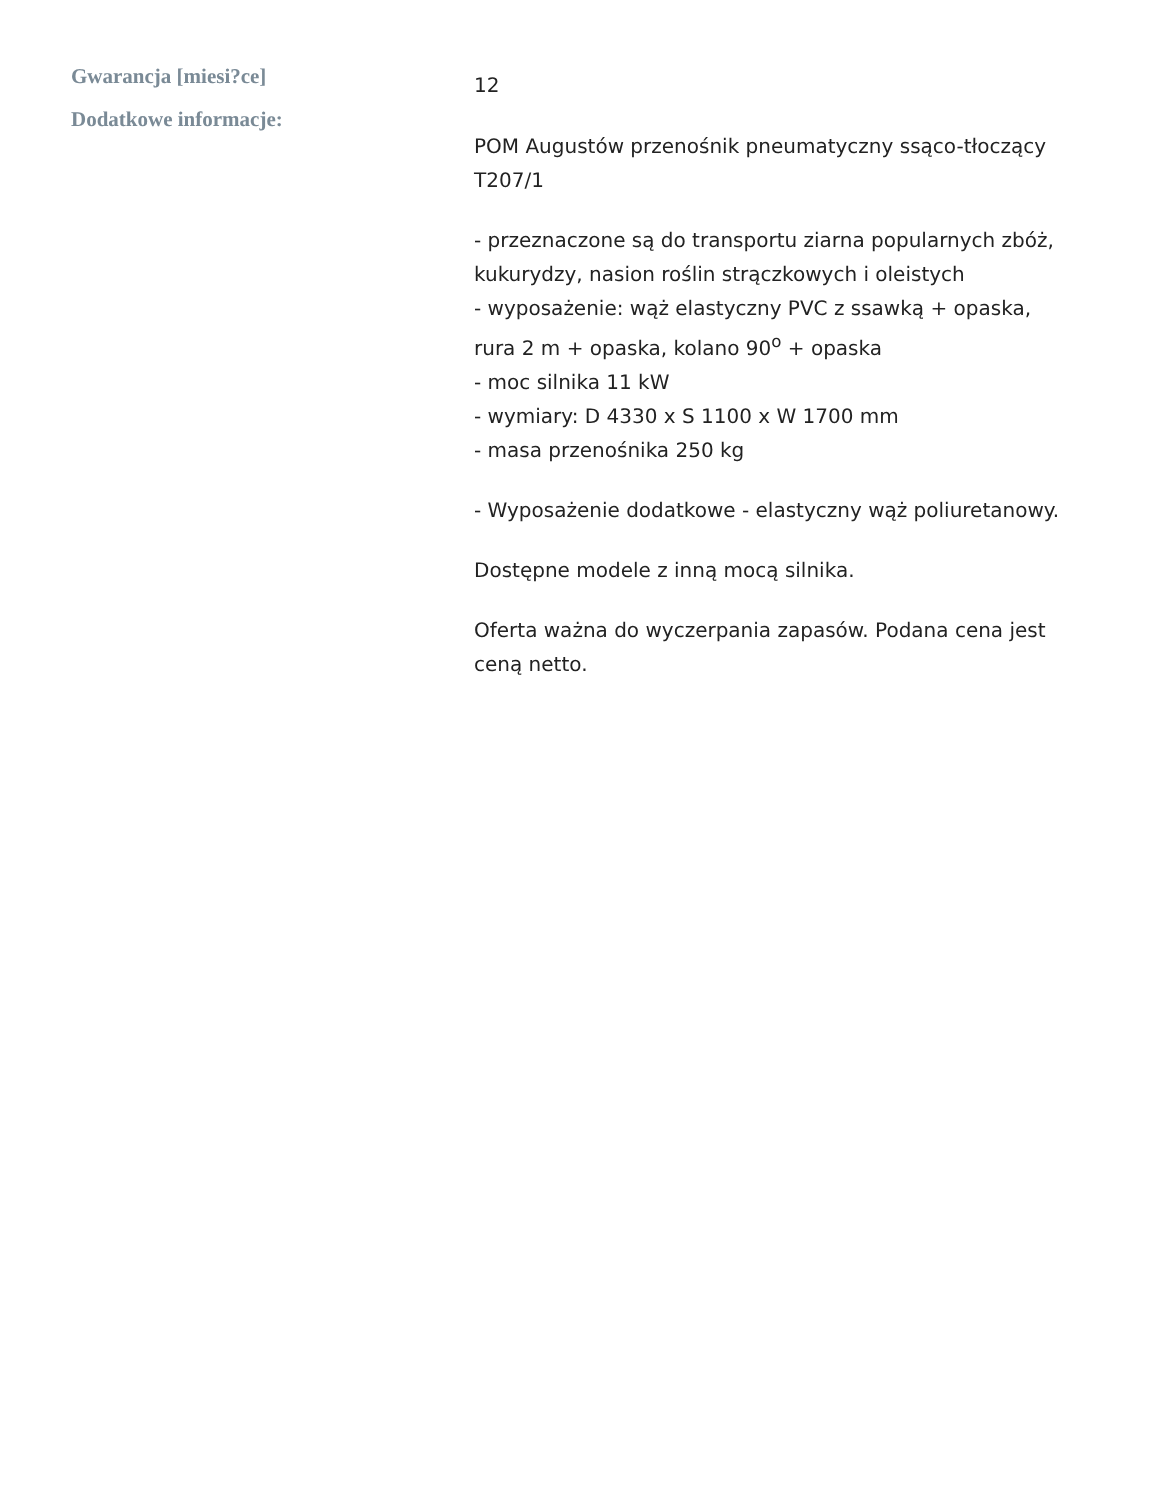Gwarancja [miesi?ce]
12
Dodatkowe informacje:
POM Augustów przenośnik pneumatyczny ssąco-tłoczący T207/1
- przeznaczone są do transportu ziarna popularnych zbóż, kukurydzy, nasion roślin strączkowych i oleistych
- wyposażenie: wąż elastyczny PVC z ssawką + opaska, rura 2 m + opaska, kolano 90<sup>o</sup> + opaska
- moc silnika 11 kW
- wymiary: D 4330 x S 1100 x W 1700 mm
- masa przenośnika 250 kg
- Wyposażenie dodatkowe - elastyczny wąż poliuretanowy.
Dostępne modele z inną mocą silnika.
Oferta ważna do wyczerpania zapasów. Podana cena jest ceną netto.